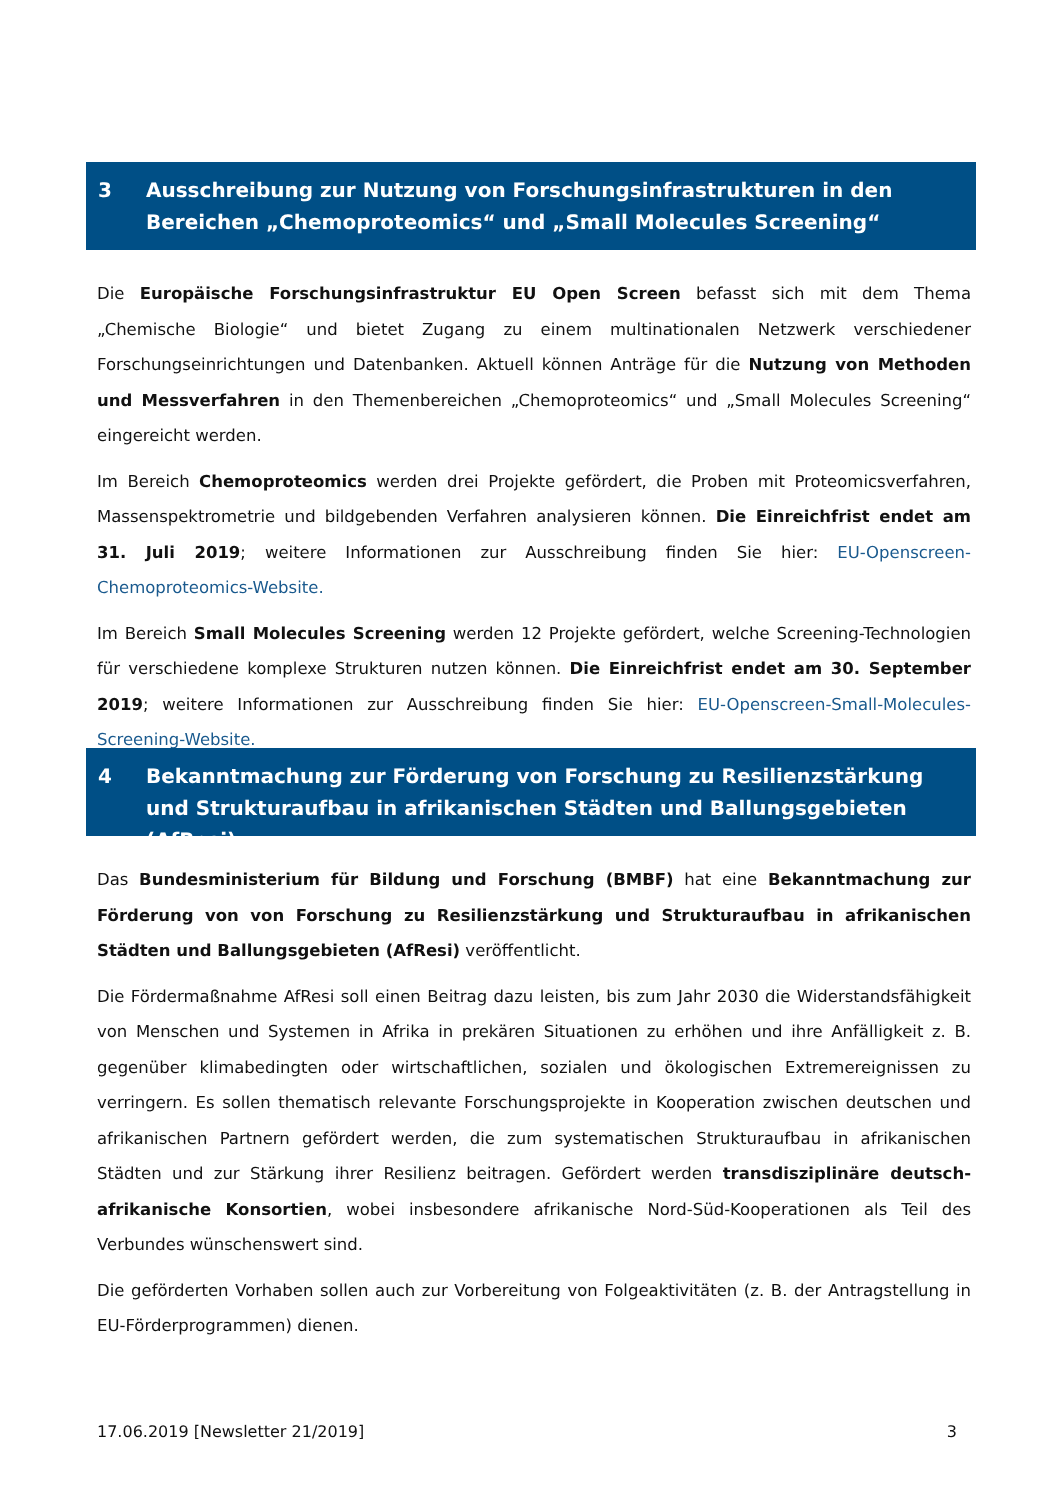3 Ausschreibung zur Nutzung von Forschungsinfrastrukturen in den Bereichen „Chemoproteomics“ und „Small Molecules Screening“
Die Europäische Forschungsinfrastruktur EU Open Screen befasst sich mit dem Thema „Chemische Biologie“ und bietet Zugang zu einem multinationalen Netzwerk verschiedener Forschungseinrichtungen und Datenbanken. Aktuell können Anträge für die Nutzung von Methoden und Messverfahren in den Themenbereichen „Chemoproteomics“ und „Small Molecules Screening“ eingereicht werden.
Im Bereich Chemoproteomics werden drei Projekte gefördert, die Proben mit Proteomicsverfahren, Massenspektrometrie und bildgebenden Verfahren analysieren können. Die Einreichfrist endet am 31. Juli 2019; weitere Informationen zur Ausschreibung finden Sie hier: EU-Openscreen-Chemoproteomics-Website.
Im Bereich Small Molecules Screening werden 12 Projekte gefördert, welche Screening-Technologien für verschiedene komplexe Strukturen nutzen können. Die Einreichfrist endet am 30. September 2019; weitere Informationen zur Ausschreibung finden Sie hier: EU-Openscreen-Small-Molecules-Screening-Website.
4 Bekanntmachung zur Förderung von Forschung zu Resilienzstärkung und Strukturaufbau in afrikanischen Städten und Ballungsgebieten (AfResi)
Das Bundesministerium für Bildung und Forschung (BMBF) hat eine Bekanntmachung zur Förderung von von Forschung zu Resilienzstärkung und Strukturaufbau in afrikanischen Städten und Ballungsgebieten (AfResi) veröffentlicht.
Die Fördermaßnahme AfResi soll einen Beitrag dazu leisten, bis zum Jahr 2030 die Widerstandsfähigkeit von Menschen und Systemen in Afrika in prekären Situationen zu erhöhen und ihre Anfälligkeit z. B. gegenüber klimabedingten oder wirtschaftlichen, sozialen und ökologischen Extremereignissen zu verringern. Es sollen thematisch relevante Forschungsprojekte in Kooperation zwischen deutschen und afrikanischen Partnern gefördert werden, die zum systematischen Strukturaufbau in afrikanischen Städten und zur Stärkung ihrer Resilienz beitragen. Gefördert werden transdisziplinäre deutsch-afrikanische Konsortien, wobei insbesondere afrikanische Nord-Süd-Kooperationen als Teil des Verbundes wünschenswert sind.
Die geförderten Vorhaben sollen auch zur Vorbereitung von Folgeaktivitäten (z. B. der Antragstellung in EU-Förderprogrammen) dienen.
17.06.2019 [Newsletter 21/2019] 3